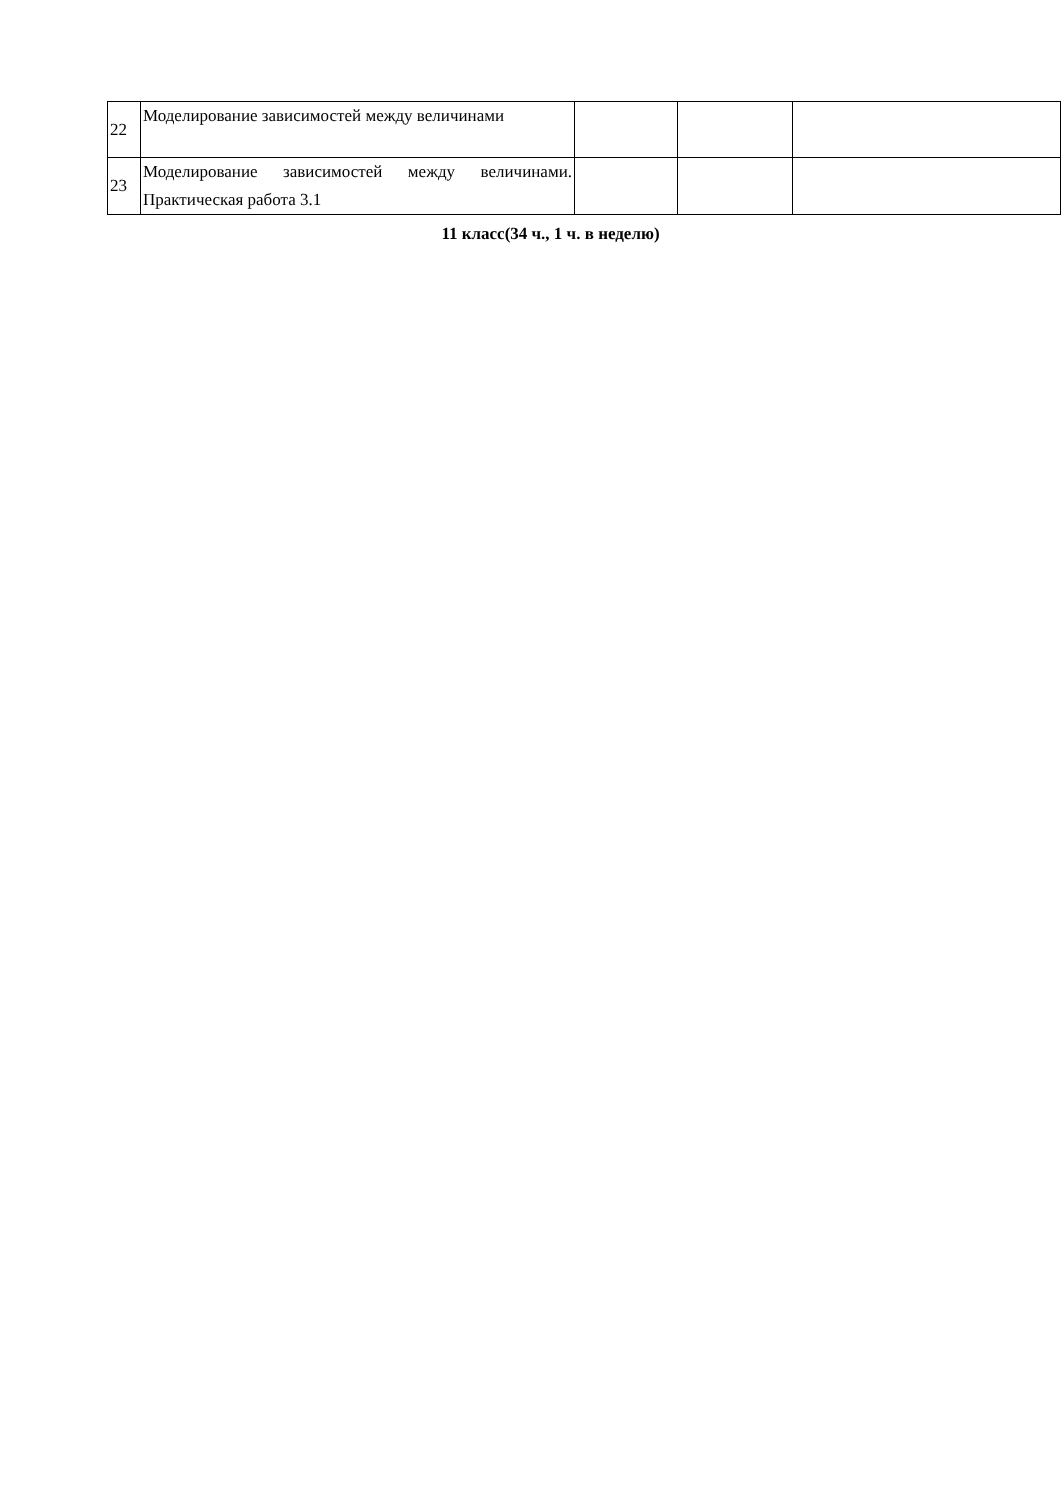| 22 | Моделирование зависимостей между величинами | | | |
| 23 | Моделирование зависимостей между величинами. Практическая работа 3.1 | | | |
11 класс(34 ч., 1 ч. в неделю)